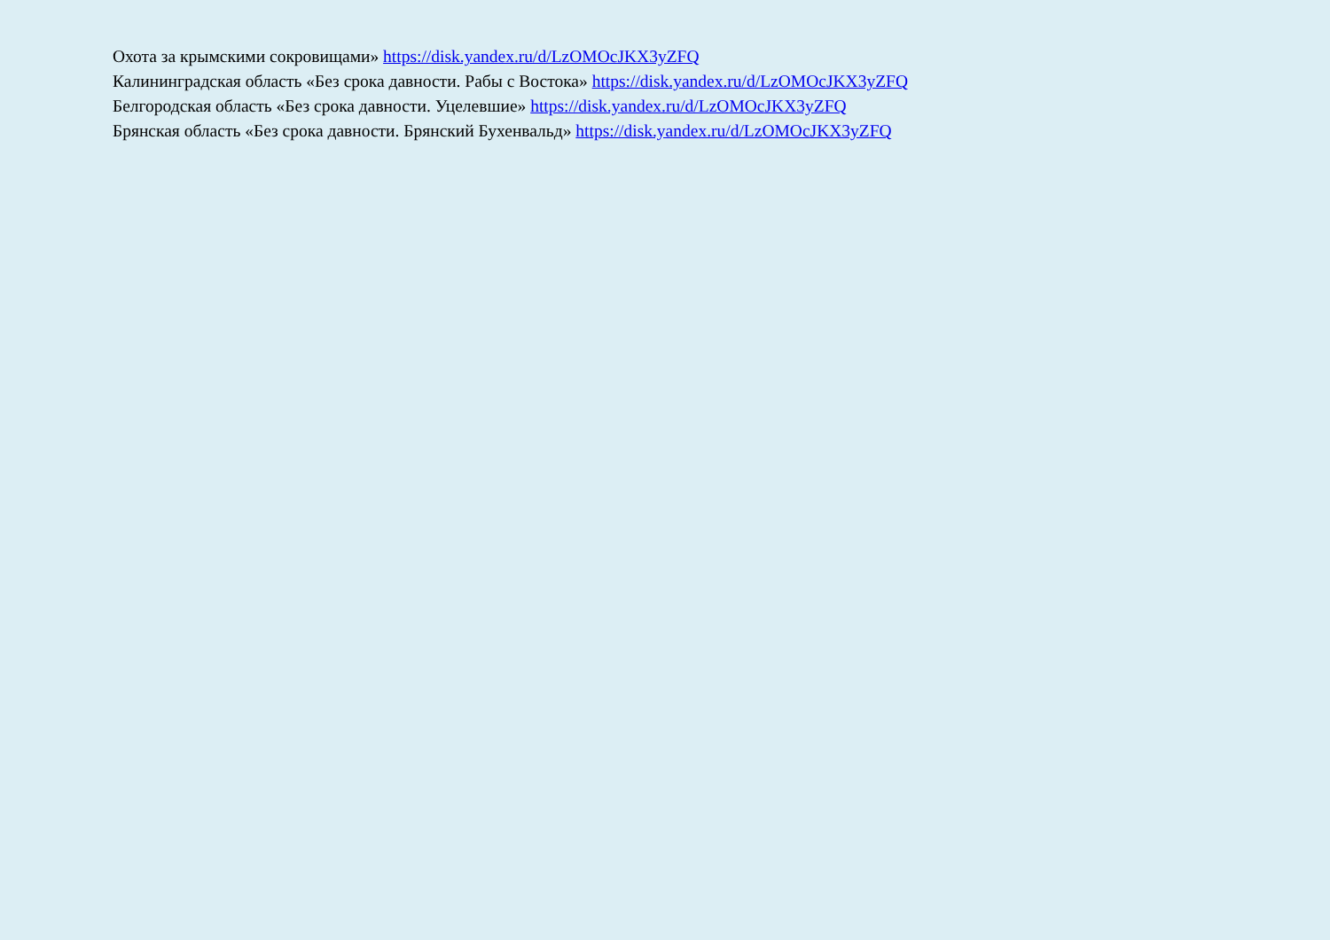Охота за крымскими сокровищами» https://disk.yandex.ru/d/LzOMOcJKX3yZFQ
Калининградская область «Без срока давности. Рабы с Востока» https://disk.yandex.ru/d/LzOMOcJKX3yZFQ
Белгородская область «Без срока давности. Уцелевшие» https://disk.yandex.ru/d/LzOMOcJKX3yZFQ
Брянская область «Без срока давности. Брянский Бухенвальд» https://disk.yandex.ru/d/LzOMOcJKX3yZFQ